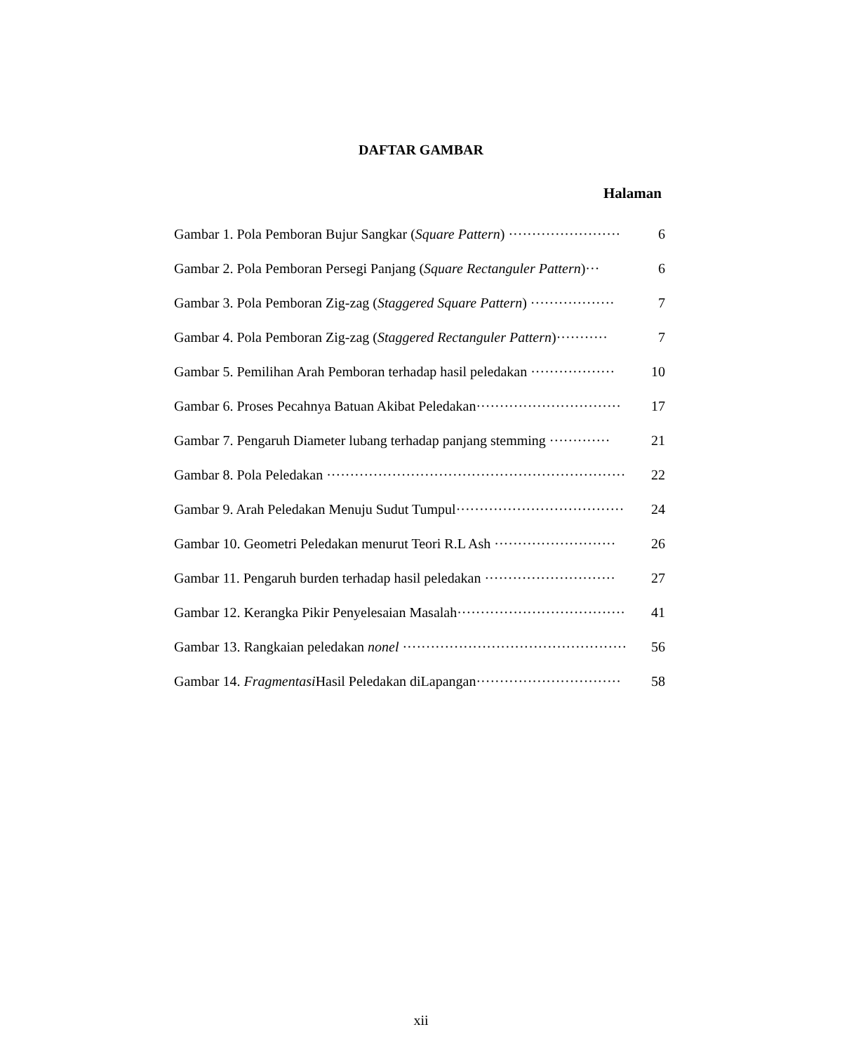DAFTAR GAMBAR
Halaman
Gambar 1. Pola Pemboran Bujur Sangkar (Square Pattern) ························ 6
Gambar 2. Pola Pemboran Persegi Panjang (Square Rectanguler Pattern)··· 6
Gambar 3. Pola Pemboran Zig-zag (Staggered Square Pattern) ·················· 7
Gambar 4. Pola Pemboran Zig-zag (Staggered Rectanguler Pattern)··········· 7
Gambar 5. Pemilihan Arah Pemboran terhadap hasil peledakan ·················· 10
Gambar 6. Proses Pecahnya Batuan Akibat Peledakan······························· 17
Gambar 7. Pengaruh Diameter lubang terhadap panjang stemming ············· 21
Gambar 8. Pola Peledakan ································································ 22
Gambar 9. Arah Peledakan Menuju Sudut Tumpul···································· 24
Gambar 10. Geometri Peledakan menurut Teori R.L Ash ·························· 26
Gambar 11. Pengaruh burden terhadap hasil peledakan ···························· 27
Gambar 12. Kerangka Pikir Penyelesaian Masalah···································· 41
Gambar 13. Rangkaian peledakan nonel ···················································· 56
Gambar 14. Fragmentasi Hasil Peledakan diLapangan······························· 58
xii